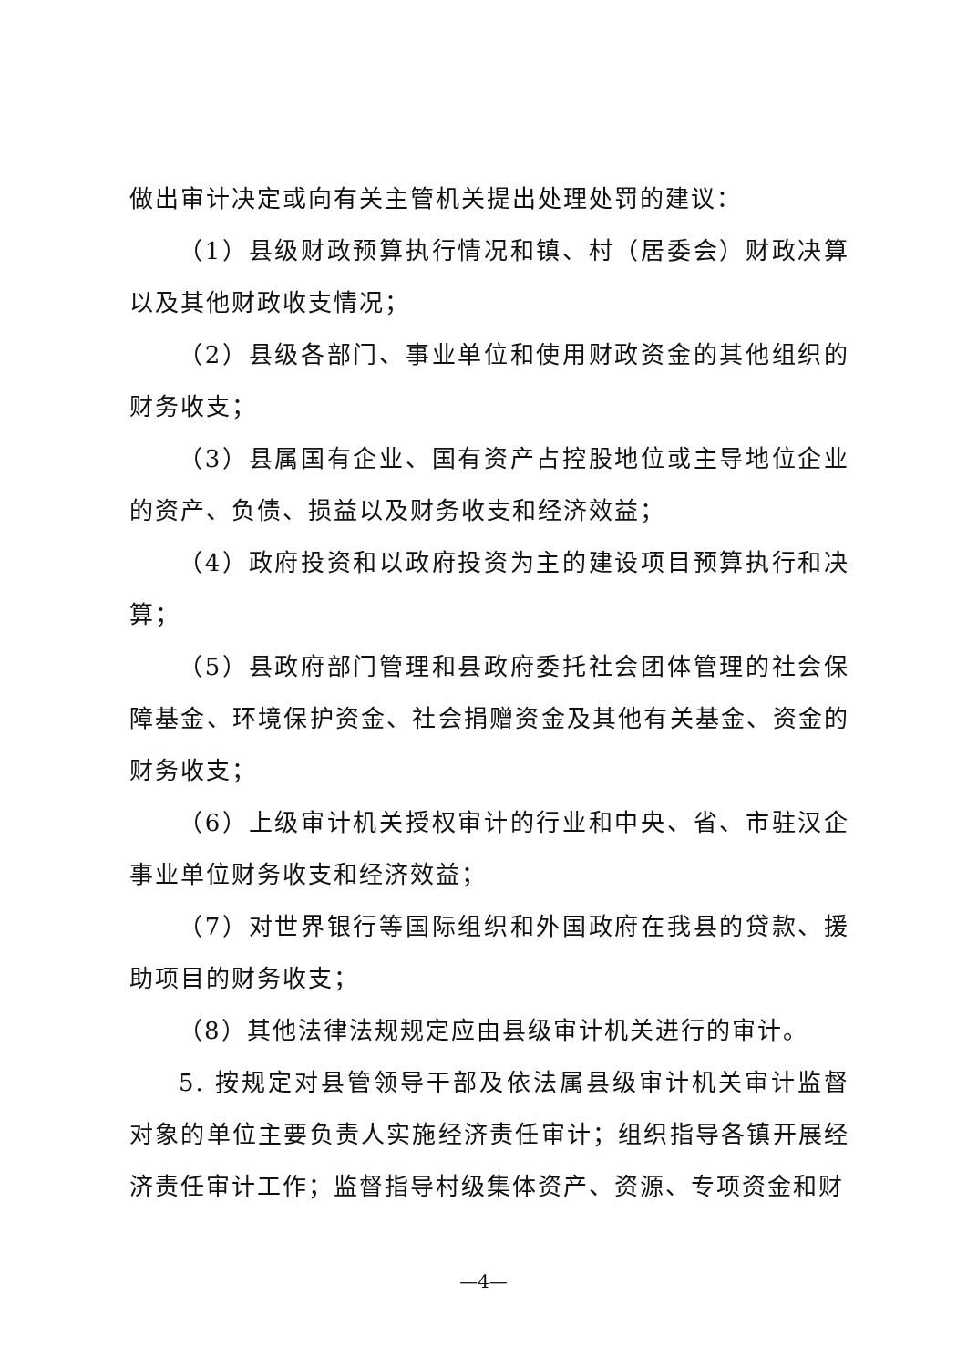做出审计决定或向有关主管机关提出处理处罚的建议：
（1）县级财政预算执行情况和镇、村（居委会）财政决算以及其他财政收支情况；
（2）县级各部门、事业单位和使用财政资金的其他组织的财务收支；
（3）县属国有企业、国有资产占控股地位或主导地位企业的资产、负债、损益以及财务收支和经济效益；
（4）政府投资和以政府投资为主的建设项目预算执行和决算；
（5）县政府部门管理和县政府委托社会团体管理的社会保障基金、环境保护资金、社会捐赠资金及其他有关基金、资金的财务收支；
（6）上级审计机关授权审计的行业和中央、省、市驻汉企事业单位财务收支和经济效益；
（7）对世界银行等国际组织和外国政府在我县的贷款、援助项目的财务收支；
（8）其他法律法规规定应由县级审计机关进行的审计。
5. 按规定对县管领导干部及依法属县级审计机关审计监督对象的单位主要负责人实施经济责任审计；组织指导各镇开展经济责任审计工作；监督指导村级集体资产、资源、专项资金和财
—4—